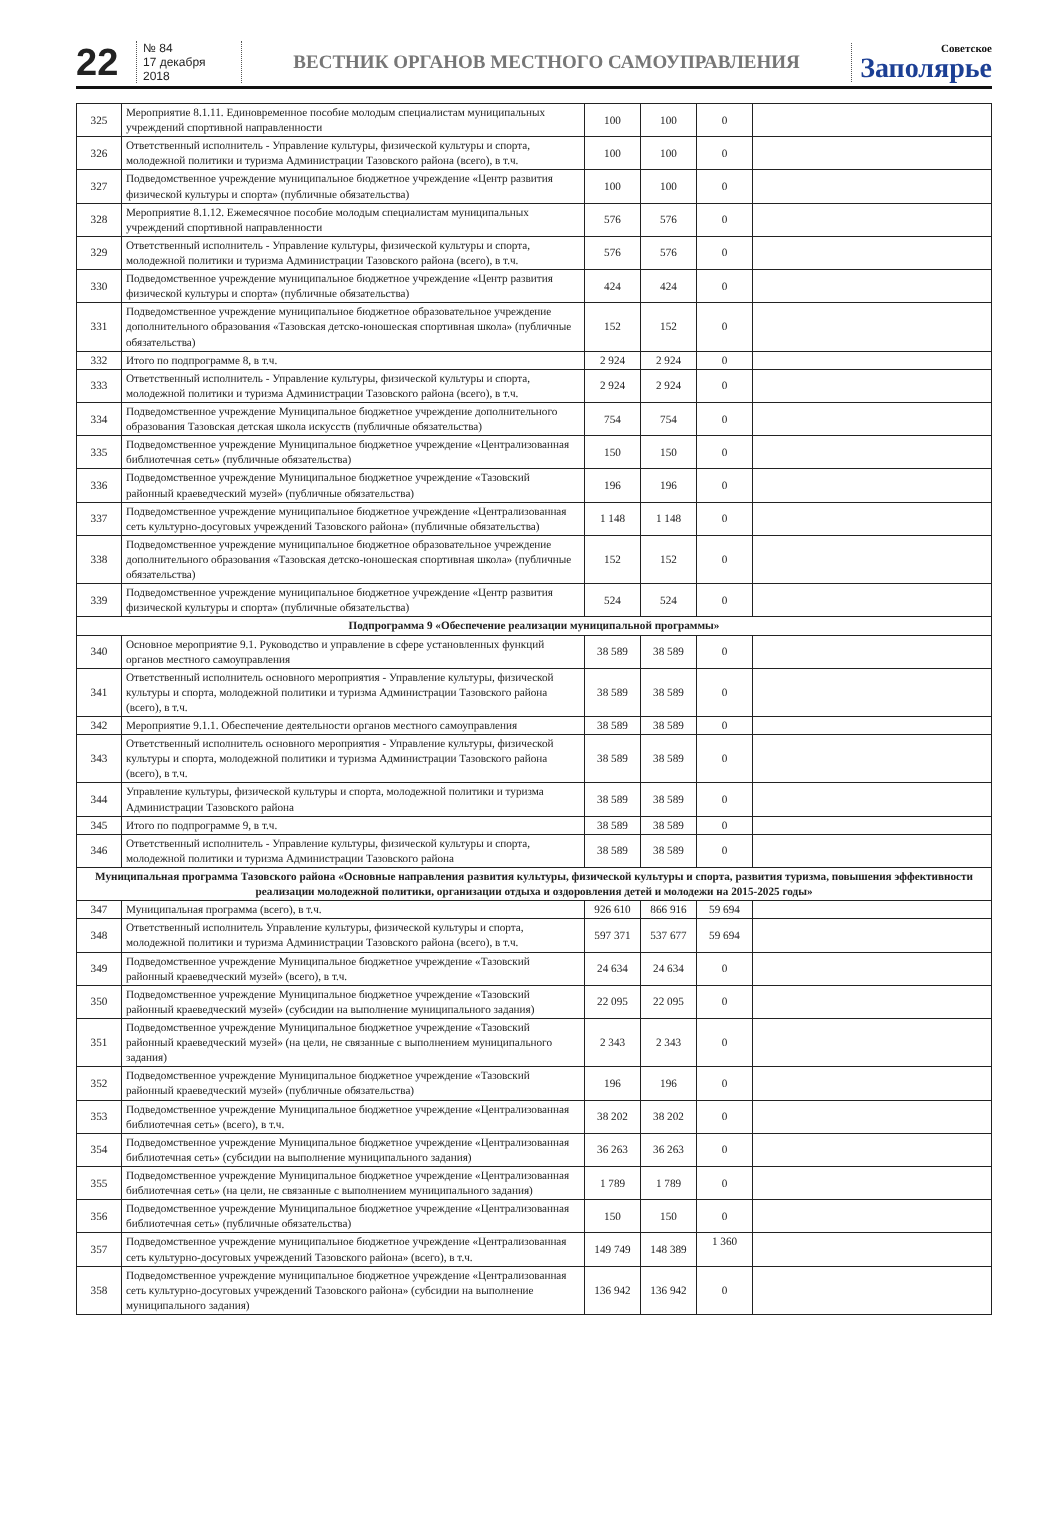22
№ 84
17 декабря 2018
ВЕСТНИК ОРГАНОВ МЕСТНОГО САМОУПРАВЛЕНИЯ
Советское
Заполярье
| 325 | Мероприятие 8.1.11. Единовременное пособие молодым специалистам муниципальных учреждений спортивной направленности | 100 | 100 | 0 | |
| 326 | Ответственный исполнитель - Управление культуры, физической культуры и спорта, молодежной политики и туризма Администрации Тазовского района (всего), в т.ч. | 100 | 100 | 0 | |
| 327 | Подведомственное учреждение муниципальное бюджетное учреждение «Центр развития физической культуры и спорта» (публичные обязательства) | 100 | 100 | 0 | |
| 328 | Мероприятие 8.1.12. Ежемесячное пособие молодым специалистам муниципальных учреждений спортивной направленности | 576 | 576 | 0 | |
| 329 | Ответственный исполнитель - Управление культуры, физической культуры и спорта, молодежной политики и туризма Администрации Тазовского района (всего), в т.ч. | 576 | 576 | 0 | |
| 330 | Подведомственное учреждение муниципальное бюджетное учреждение «Центр развития физической культуры и спорта» (публичные обязательства) | 424 | 424 | 0 | |
| 331 | Подведомственное учреждение муниципальное бюджетное образовательное учреждение дополнительного образования «Тазовская детско-юношеская спортивная школа» (публичные обязательства) | 152 | 152 | 0 | |
| 332 | Итого по подпрограмме 8, в т.ч. | 2 924 | 2 924 | 0 | |
| 333 | Ответственный исполнитель - Управление культуры, физической культуры и спорта, молодежной политики и туризма Администрации Тазовского района (всего), в т.ч. | 2 924 | 2 924 | 0 | |
| 334 | Подведомственное учреждение Муниципальное бюджетное учреждение дополнительного образования Тазовская детская школа искусств (публичные обязательства) | 754 | 754 | 0 | |
| 335 | Подведомственное учреждение Муниципальное бюджетное учреждение «Централизованная библиотечная сеть» (публичные обязательства) | 150 | 150 | 0 | |
| 336 | Подведомственное учреждение Муниципальное бюджетное учреждение «Тазовский районный краеведческий музей» (публичные обязательства) | 196 | 196 | 0 | |
| 337 | Подведомственное учреждение муниципальное бюджетное учреждение «Централизованная сеть культурно-досуговых учреждений Тазовского района» (публичные обязательства) | 1 148 | 1 148 | 0 | |
| 338 | Подведомственное учреждение муниципальное бюджетное образовательное учреждение дополнительного образования «Тазовская детско-юношеская спортивная школа» (публичные обязательства) | 152 | 152 | 0 | |
| 339 | Подведомственное учреждение муниципальное бюджетное учреждение «Центр развития физической культуры и спорта» (публичные обязательства) | 524 | 524 | 0 | |
| Подпрограмма 9 «Обеспечение реализации муниципальной программы» | | | | | |
| 340 | Основное мероприятие 9.1. Руководство и управление в сфере установленных функций органов местного самоуправления | 38 589 | 38 589 | 0 | |
| 341 | Ответственный исполнитель основного мероприятия - Управление культуры, физической культуры и спорта, молодежной политики и туризма Администрации Тазовского района (всего), в т.ч. | 38 589 | 38 589 | 0 | |
| 342 | Мероприятие 9.1.1. Обеспечение деятельности органов местного самоуправления | 38 589 | 38 589 | 0 | |
| 343 | Ответственный исполнитель основного мероприятия - Управление культуры, физической культуры и спорта, молодежной политики и туризма Администрации Тазовского района (всего), в т.ч. | 38 589 | 38 589 | 0 | |
| 344 | Управление культуры, физической культуры и спорта, молодежной политики и туризма Администрации Тазовского района | 38 589 | 38 589 | 0 | |
| 345 | Итого по подпрограмме 9, в т.ч. | 38 589 | 38 589 | 0 | |
| 346 | Ответственный исполнитель - Управление культуры, физической культуры и спорта, молодежной политики и туризма Администрации Тазовского района | 38 589 | 38 589 | 0 | |
| Муниципальная программа Тазовского района «Основные направления развития культуры, физической культуры и спорта, развития туризма, повышения эффективности реализации молодежной политики, организации отдыха и оздоровления детей и молодежи на 2015-2025 годы» | | | | | |
| 347 | Муниципальная программа (всего), в т.ч. | 926 610 | 866 916 | 59 694 | |
| 348 | Ответственный исполнитель Управление культуры, физической культуры и спорта, молодежной политики и туризма Администрации Тазовского района (всего), в т.ч. | 597 371 | 537 677 | 59 694 | |
| 349 | Подведомственное учреждение Муниципальное бюджетное учреждение «Тазовский районный краеведческий музей» (всего), в т.ч. | 24 634 | 24 634 | 0 | |
| 350 | Подведомственное учреждение Муниципальное бюджетное учреждение «Тазовский районный краеведческий музей» (субсидии на выполнение муниципального задания) | 22 095 | 22 095 | 0 | |
| 351 | Подведомственное учреждение Муниципальное бюджетное учреждение «Тазовский районный краеведческий музей» (на цели, не связанные с выполнением муниципального задания) | 2 343 | 2 343 | 0 | |
| 352 | Подведомственное учреждение Муниципальное бюджетное учреждение «Тазовский районный краеведческий музей» (публичные обязательства) | 196 | 196 | 0 | |
| 353 | Подведомственное учреждение Муниципальное бюджетное учреждение «Централизованная библиотечная сеть» (всего), в т.ч. | 38 202 | 38 202 | 0 | |
| 354 | Подведомственное учреждение Муниципальное бюджетное учреждение «Централизованная библиотечная сеть» (субсидии на выполнение муниципального задания) | 36 263 | 36 263 | 0 | |
| 355 | Подведомственное учреждение Муниципальное бюджетное учреждение «Централизованная библиотечная сеть» (на цели, не связанные с выполнением муниципального задания) | 1 789 | 1 789 | 0 | |
| 356 | Подведомственное учреждение Муниципальное бюджетное учреждение «Централизованная библиотечная сеть» (публичные обязательства) | 150 | 150 | 0 | |
| 357 | Подведомственное учреждение муниципальное бюджетное учреждение «Централизованная сеть культурно-досуговых учреждений Тазовского района» (всего), в т.ч. | 149 749 | 148 389 | 1 360 | |
| 358 | Подведомственное учреждение муниципальное бюджетное учреждение «Централизованная сеть культурно-досуговых учреждений Тазовского района» (субсидии на выполнение муниципального задания) | 136 942 | 136 942 | 0 | |